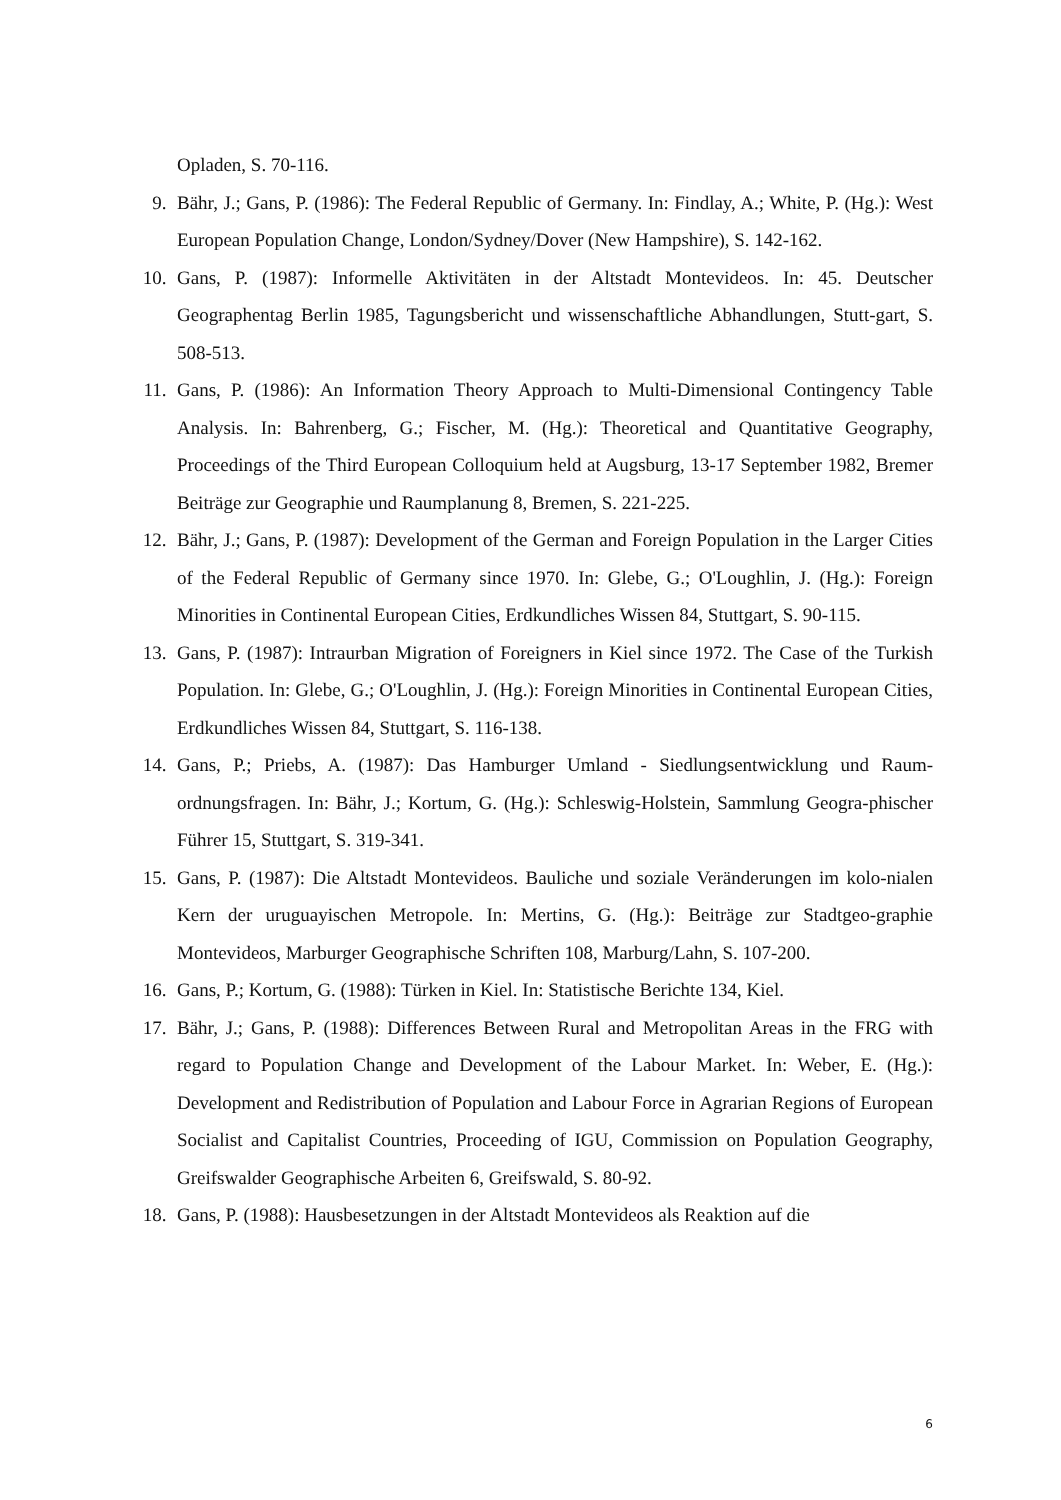Opladen, S. 70-116.
9. Bähr, J.; Gans, P. (1986): The Federal Republic of Germany. In: Findlay, A.; White, P. (Hg.): West European Population Change, London/Sydney/Dover (New Hampshire), S. 142-162.
10. Gans, P. (1987): Informelle Aktivitäten in der Altstadt Montevideos. In: 45. Deutscher Geographentag Berlin 1985, Tagungsbericht und wissenschaftliche Abhandlungen, Stutt-gart, S. 508-513.
11. Gans, P. (1986): An Information Theory Approach to Multi-Dimensional Contingency Table Analysis. In: Bahrenberg, G.; Fischer, M. (Hg.): Theoretical and Quantitative Geography, Proceedings of the Third European Colloquium held at Augsburg, 13-17 September 1982, Bremer Beiträge zur Geographie und Raumplanung 8, Bremen, S. 221-225.
12. Bähr, J.; Gans, P. (1987): Development of the German and Foreign Population in the Larger Cities of the Federal Republic of Germany since 1970. In: Glebe, G.; O'Loughlin, J. (Hg.): Foreign Minorities in Continental European Cities, Erdkundliches Wissen 84, Stuttgart, S. 90-115.
13. Gans, P. (1987): Intraurban Migration of Foreigners in Kiel since 1972. The Case of the Turkish Population. In: Glebe, G.; O'Loughlin, J. (Hg.): Foreign Minorities in Continental European Cities, Erdkundliches Wissen 84, Stuttgart, S. 116-138.
14. Gans, P.; Priebs, A. (1987): Das Hamburger Umland - Siedlungsentwicklung und Raum-ordnungsfragen. In: Bähr, J.; Kortum, G. (Hg.): Schleswig-Holstein, Sammlung Geogra-phischer Führer 15, Stuttgart, S. 319-341.
15. Gans, P. (1987): Die Altstadt Montevideos. Bauliche und soziale Veränderungen im kolo-nialen Kern der uruguayischen Metropole. In: Mertins, G. (Hg.): Beiträge zur Stadtgeo-graphie Montevideos, Marburger Geographische Schriften 108, Marburg/Lahn, S. 107-200.
16. Gans, P.; Kortum, G. (1988): Türken in Kiel. In: Statistische Berichte 134, Kiel.
17. Bähr, J.; Gans, P. (1988): Differences Between Rural and Metropolitan Areas in the FRG with regard to Population Change and Development of the Labour Market. In: Weber, E. (Hg.): Development and Redistribution of Population and Labour Force in Agrarian Regions of European Socialist and Capitalist Countries, Proceeding of IGU, Commission on Population Geography, Greifswalder Geographische Arbeiten 6, Greifswald, S. 80-92.
18. Gans, P. (1988): Hausbesetzungen in der Altstadt Montevideos als Reaktion auf die
6